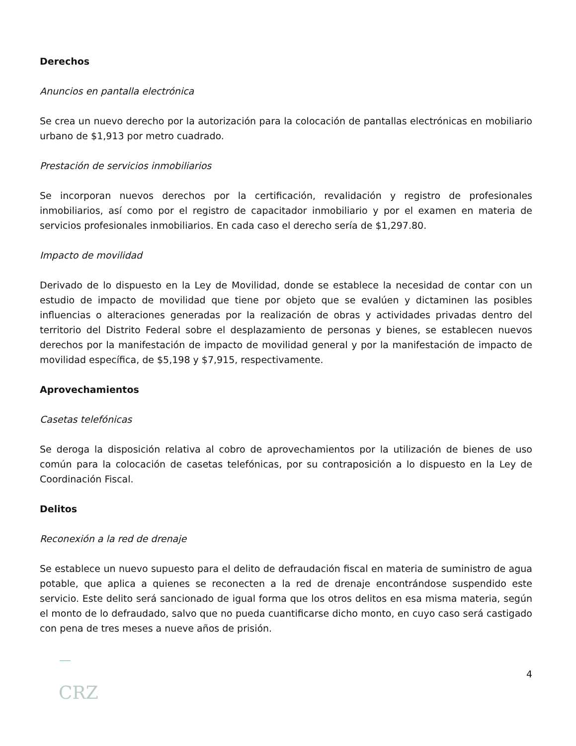Derechos
Anuncios en pantalla electrónica
Se crea un nuevo derecho por la autorización para la colocación de pantallas electrónicas en mobiliario urbano de $1,913 por metro cuadrado.
Prestación de servicios inmobiliarios
Se incorporan nuevos derechos por la certificación, revalidación y registro de profesionales inmobiliarios, así como por el registro de capacitador inmobiliario y por el examen en materia de servicios profesionales inmobiliarios. En cada caso el derecho sería de $1,297.80.
Impacto de movilidad
Derivado de lo dispuesto en la Ley de Movilidad, donde se establece la necesidad de contar con un estudio de impacto de movilidad que tiene por objeto que se evalúen y dictaminen las posibles influencias o alteraciones generadas por la realización de obras y actividades privadas dentro del territorio del Distrito Federal sobre el desplazamiento de personas y bienes, se establecen nuevos derechos por la manifestación de impacto de movilidad general y por la manifestación de impacto de movilidad específica, de $5,198 y $7,915, respectivamente.
Aprovechamientos
Casetas telefónicas
Se deroga la disposición relativa al cobro de aprovechamientos por la utilización de bienes de uso común para la colocación de casetas telefónicas, por su contraposición a lo dispuesto en la Ley de Coordinación Fiscal.
Delitos
Reconexión a la red de drenaje
Se establece un nuevo supuesto para el delito de defraudación fiscal en materia de suministro de agua potable, que aplica a quienes se reconecten a la red de drenaje encontrándose suspendido este servicio. Este delito será sancionado de igual forma que los otros delitos en esa misma materia, según el monto de lo defraudado, salvo que no pueda cuantificarse dicho monto, en cuyo caso será castigado con pena de tres meses a nueve años de prisión.
4
CRZ